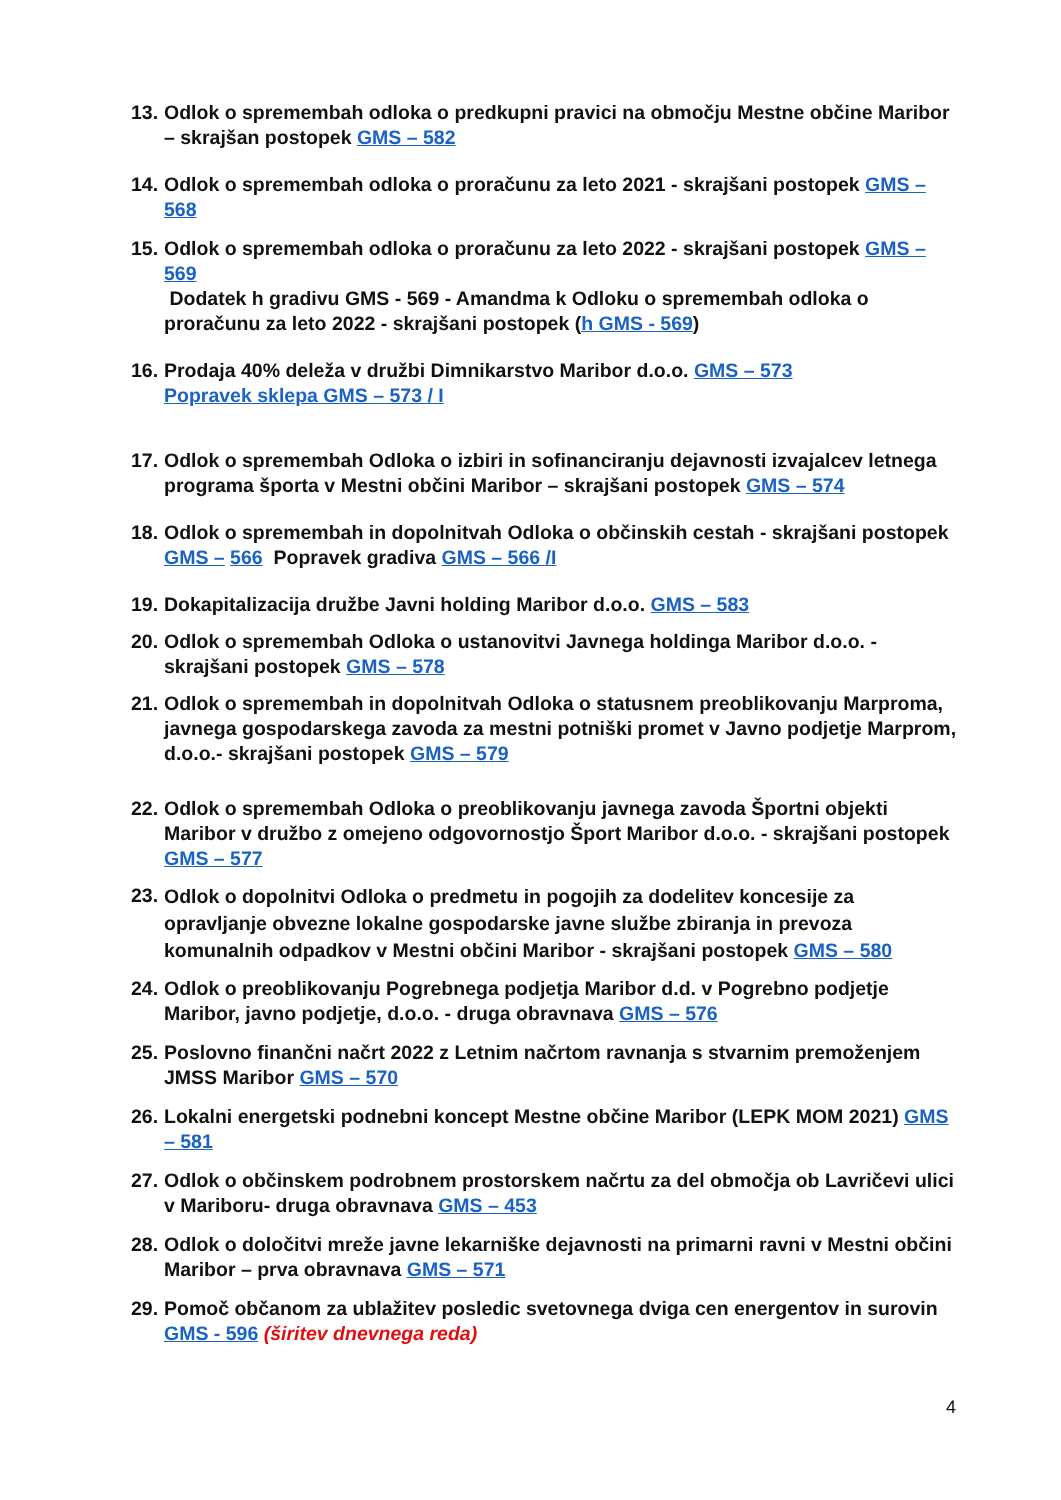13.
Odlok o spremembah odloka o predkupni pravici na območju Mestne občine Maribor – skrajšan postopek GMS – 582
14.
Odlok o spremembah odloka o proračunu za leto 2021 - skrajšani postopek GMS – 568
15.
Odlok o spremembah odloka o proračunu za leto 2022 - skrajšani postopek GMS – 569
Dodatek h gradivu GMS - 569 - Amandma k Odloku o spremembah odloka o proračunu za leto 2022 - skrajšani postopek (h GMS - 569)
16.
Prodaja 40% deleža v družbi Dimnikarstvo Maribor d.o.o. GMS – 573
Popravek sklepa GMS – 573 / I
17.
Odlok o spremembah Odloka o izbiri in sofinanciranju dejavnosti izvajalcev letnega programa športa v Mestni občini Maribor – skrajšani postopek GMS – 574
18.
Odlok o spremembah in dopolnitvah Odloka o občinskih cestah - skrajšani postopek GMS – 566 Popravek gradiva GMS – 566 /I
19.
Dokapitalizacija družbe Javni holding Maribor d.o.o. GMS – 583
20.
Odlok o spremembah Odloka o ustanovitvi Javnega holdinga Maribor d.o.o. - skrajšani postopek GMS – 578
21.
Odlok o spremembah in dopolnitvah Odloka o statusnem preoblikovanju Marproma, javnega gospodarskega zavoda za mestni potniški promet v Javno podjetje Marprom, d.o.o.- skrajšani postopek GMS – 579
22.
Odlok o spremembah Odloka o preoblikovanju javnega zavoda Športni objekti Maribor v družbo z omejeno odgovornostjo Šport Maribor d.o.o. - skrajšani postopek GMS – 577
23.
Odlok o dopolnitvi Odloka o predmetu in pogojih za dodelitev koncesije za opravljanje obvezne lokalne gospodarske javne službe zbiranja in prevoza komunalnih odpadkov v Mestni občini Maribor - skrajšani postopek GMS – 580
24.
Odlok o preoblikovanju Pogrebnega podjetja Maribor d.d. v Pogrebno podjetje Maribor, javno podjetje, d.o.o. - druga obravnava GMS – 576
25.
Poslovno finančni načrt 2022 z Letnim načrtom ravnanja s stvarnim premoženjem JMSS Maribor GMS – 570
26.
Lokalni energetski podnebni koncept Mestne občine Maribor (LEPK MOM 2021) GMS – 581
27.
Odlok o občinskem podrobnem prostorskem načrtu za del območja ob Lavričevi ulici v Mariboru- druga obravnava GMS – 453
28.
Odlok o določitvi mreže javne lekarniške dejavnosti na primarni ravni v Mestni občini Maribor – prva obravnava GMS – 571
29.
Pomoč občanom za ublažitev posledic svetovnega dviga cen energentov in surovin GMS - 596 (širitev dnevnega reda)
4